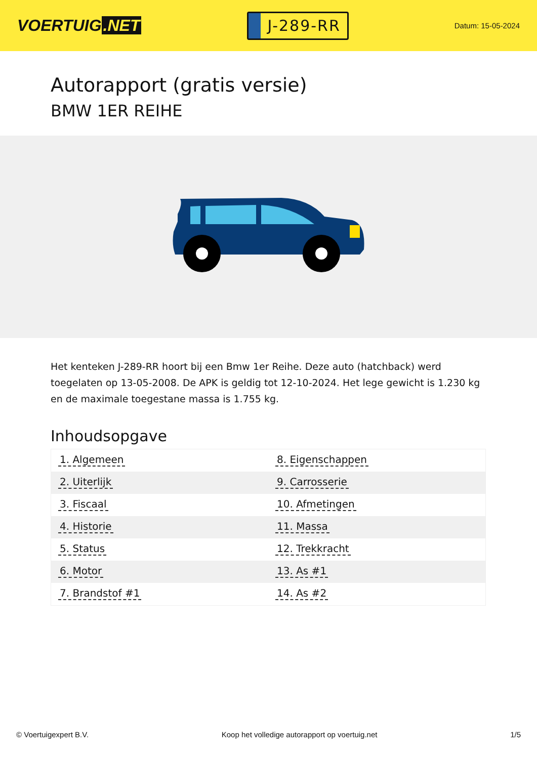VOERTUIG.NET
J-289-RR
Datum: 15-05-2024
Autorapport (gratis versie)
BMW 1ER REIHE
Het kenteken J-289-RR hoort bij een Bmw 1er Reihe. Deze auto (hatchback) werd toegelaten op 13-05-2008. De APK is geldig tot 12-10-2024. Het lege gewicht is 1.230 kg en de maximale toegestane massa is 1.755 kg.
Inhoudsopgave
| 1. Algemeen | 8. Eigenschappen |
| 2. Uiterlijk | 9. Carrosserie |
| 3. Fiscaal | 10. Afmetingen |
| 4. Historie | 11. Massa |
| 5. Status | 12. Trekkracht |
| 6. Motor | 13. As #1 |
| 7. Brandstof #1 | 14. As #2 |
© Voertuigexpert B.V. Koop het volledige autorapport op voertuig.net 1/5